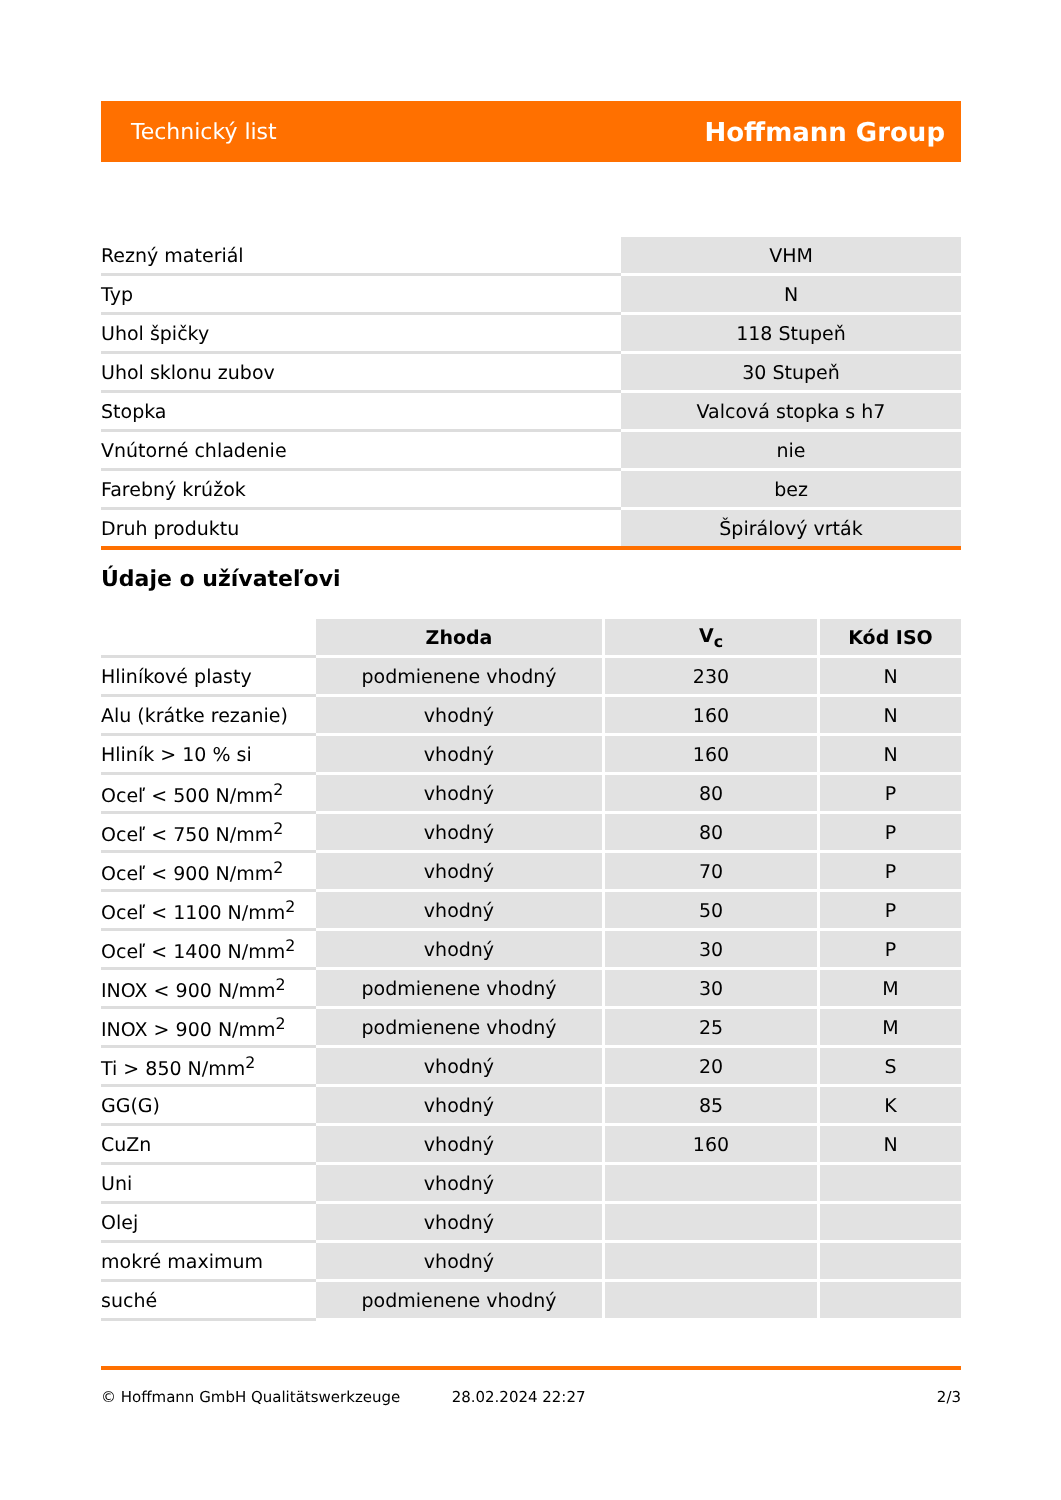Technický list Hoffmann Group
| Rezný materiál | VHM |
| Typ | N |
| Uhol špičky | 118 Stupeň |
| Uhol sklonu zubov | 30 Stupeň |
| Stopka | Valcová stopka s h7 |
| Vnútorné chladenie | nie |
| Farebný krúžok | bez |
| Druh produktu | Špirálový vrták |
Údaje o užívateľovi
| | Zhoda | V<sub>c</sub> | Kód ISO |
| --- | --- | --- | --- |
| Hliníkové plasty | podmienene vhodný | 230 | N |
| Alu (krátke rezanie) | vhodný | 160 | N |
| Hliník > 10 % si | vhodný | 160 | N |
| Oceľ < 500 N/mm<sup>2</sup> | vhodný | 80 | P |
| Oceľ < 750 N/mm<sup>2</sup> | vhodný | 80 | P |
| Oceľ < 900 N/mm<sup>2</sup> | vhodný | 70 | P |
| Oceľ < 1100 N/mm<sup>2</sup> | vhodný | 50 | P |
| Oceľ < 1400 N/mm<sup>2</sup> | vhodný | 30 | P |
| INOX < 900 N/mm<sup>2</sup> | podmienene vhodný | 30 | M |
| INOX > 900 N/mm<sup>2</sup> | podmienene vhodný | 25 | M |
| Ti > 850 N/mm<sup>2</sup> | vhodný | 20 | S |
| GG(G) | vhodný | 85 | K |
| CuZn | vhodný | 160 | N |
| Uni | vhodný | | |
| Olej | vhodný | | |
| mokré maximum | vhodný | | |
| suché | podmienene vhodný | | |
© Hoffmann GmbH Qualitätswerkzeuge 28.02.2024 22:27 2/3